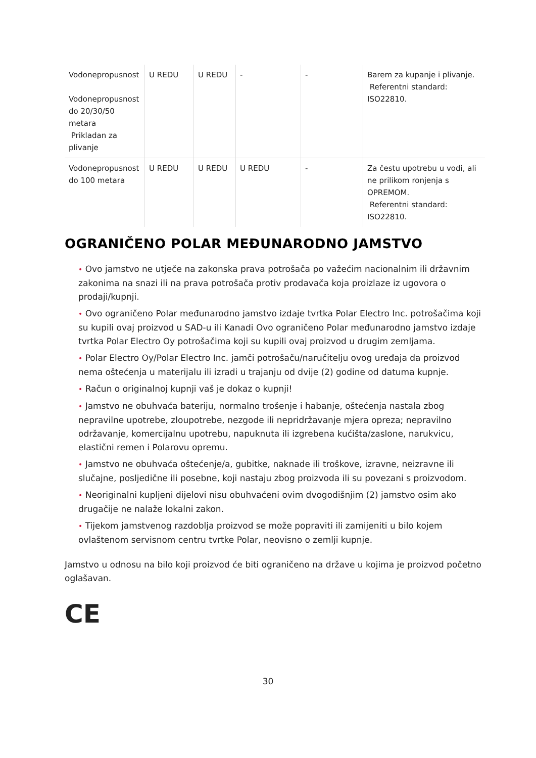| Vodonepropusnost Vodonepropusnost do 20/30/50 metara Prikladan za plivanje | U REDU | U REDU | - | - | Barem za kupanje i plivanje. Referentni standard: ISO22810. |
| Vodonepropusnost do 100 metara | U REDU | U REDU | U REDU | - | Za čestu upotrebu u vodi, ali ne prilikom ronjenja s OPREMOM. Referentni standard: ISO22810. |
OGRANIČENO POLAR MEĐUNARODNO JAMSTVO
• Ovo jamstvo ne utječe na zakonska prava potrošača po važećim nacionalnim ili državnim zakonima na snazi ili na prava potrošača protiv prodavača koja proizlaze iz ugovora o prodaji/kupnji.
• Ovo ograničeno Polar međunarodno jamstvo izdaje tvrtka Polar Electro Inc. potrošačima koji su kupili ovaj proizvod u SAD-u ili Kanadi Ovo ograničeno Polar međunarodno jamstvo izdaje tvrtka Polar Electro Oy potrošačima koji su kupili ovaj proizvod u drugim zemljama.
• Polar Electro Oy/Polar Electro Inc. jamči potrošaču/naručitelju ovog uređaja da proizvod nema oštećenja u materijalu ili izradi u trajanju od dvije (2) godine od datuma kupnje.
• Račun o originalnoj kupnji vaš je dokaz o kupnji!
• Jamstvo ne obuhvaća bateriju, normalno trošenje i habanje, oštećenja nastala zbog nepravilne upotrebe, zloupotrebe, nezgode ili nepridržavanje mjera opreza; nepravilno održavanje, komercijalnu upotrebu, napuknuta ili izgrebena kućišta/zaslone, narukvicu, elastični remen i Polarovu opremu.
• Jamstvo ne obuhvaća oštećenje/a, gubitke, naknade ili troškove, izravne, neizravne ili slučajne, posljedične ili posebne, koji nastaju zbog proizvoda ili su povezani s proizvodom.
• Neoriginalni kupljeni dijelovi nisu obuhvaćeni ovim dvogodišnjim (2) jamstvo osim ako drugačije ne nalaže lokalni zakon.
• Tijekom jamstvenog razdoblja proizvod se može popraviti ili zamijeniti u bilo kojem ovlaštenom servisnom centru tvrtke Polar, neovisno o zemlji kupnje.
Jamstvo u odnosu na bilo koji proizvod će biti ograničeno na države u kojima je proizvod početno oglašavan.
CE
30